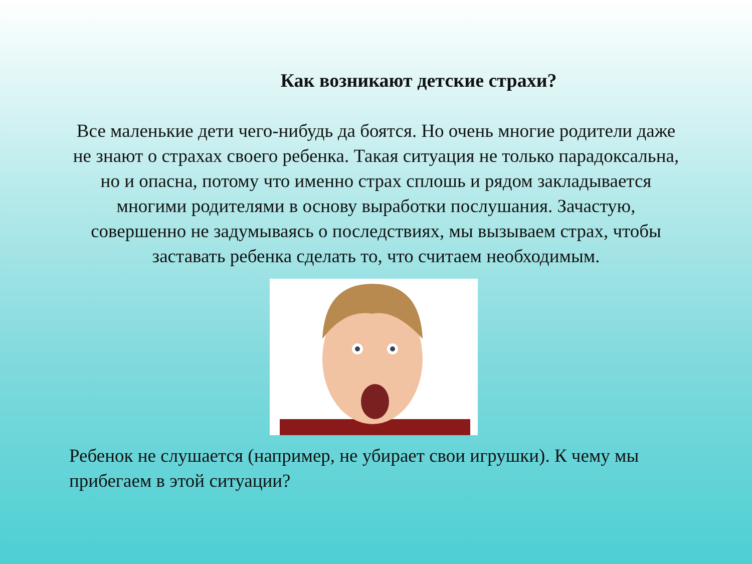Как возникают детские страхи?
Все маленькие дети чего-нибудь да боятся. Но очень многие родители даже не знают о страхах своего ребенка. Такая ситуация не только парадоксальна, но и опасна, потому что именно страх сплошь и рядом закладывается многими родителями в основу выработки послушания. Зачастую, совершенно не задумываясь о последствиях, мы вызываем страх, чтобы заставать ребенка сделать то, что считаем необходимым.
Ребенок не слушается (например, не убирает свои игрушки). К чему мы прибегаем в этой ситуации?